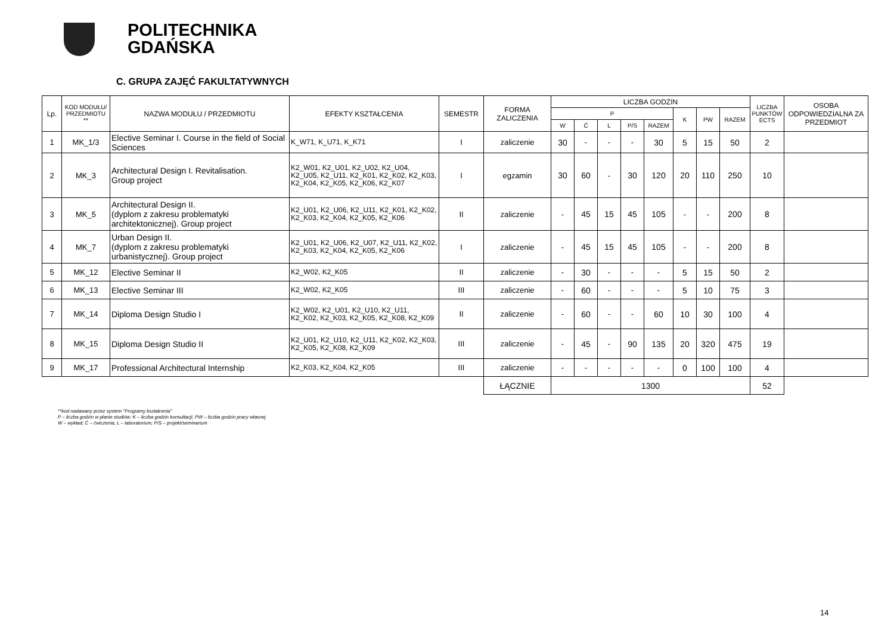POLITECHNIKA
GDAŃSKA
C. GRUPA ZAJĘĆ FAKULTATYWNYCH
| Lp. | KOD MODUŁU/ PRZEDMIOTU ** | NAZWA MODUŁU / PRZEDMIOTU | EFEKTY KSZTAŁCENIA | SEMESTR | FORMA ZALICZENIA | LICZBA GODZIN | | | | | | | | LICZBA PUNKTÓW ECTS | OSOBA ODPOWIEDZIALNA ZA PRZEDMIOT |
| --- | --- | --- | --- | --- | --- | --- | --- | --- | --- | --- | --- | --- | --- | --- | --- |
| | | | | | | P | | | | | K | PW | RAZEM | | |
| | | | | | | W | Ć | L | P/S | RAZEM | | | | | |
| 1 | MK_1/3 | Elective Seminar I. Course in the field of Social Sciences | K_W71, K_U71, K_K71 | I | zaliczenie | 30 | - | - | - | 30 | 5 | 15 | 50 | 2 | |
| 2 | MK_3 | Architectural Design I. Revitalisation. Group project | K2_W01, K2_U01, K2_U02, K2_U04, K2_U05, K2_U11, K2_K01, K2_K02, K2_K03, K2_K04, K2_K05, K2_K06, K2_K07 | I | egzamin | 30 | 60 | - | 30 | 120 | 20 | 110 | 250 | 10 | |
| 3 | MK_5 | Architectural Design II. (dyplom z zakresu problematyki architektonicznej). Group project | K2_U01, K2_U06, K2_U11, K2_K01, K2_K02, K2_K03, K2_K04, K2_K05, K2_K06 | II | zaliczenie | - | 45 | 15 | 45 | 105 | - | - | 200 | 8 | |
| 4 | MK_7 | Urban Design II. (dyplom z zakresu problematyki urbanistycznej). Group project | K2_U01, K2_U06, K2_U07, K2_U11, K2_K02, K2_K03, K2_K04, K2_K05, K2_K06 | I | zaliczenie | - | 45 | 15 | 45 | 105 | - | - | 200 | 8 | |
| 5 | MK_12 | Elective Seminar II | K2_W02, K2_K05 | II | zaliczenie | - | 30 | - | - | - | 5 | 15 | 50 | 2 | |
| 6 | MK_13 | Elective Seminar III | K2_W02, K2_K05 | III | zaliczenie | - | 60 | - | - | - | 5 | 10 | 75 | 3 | |
| 7 | MK_14 | Diploma Design Studio I | K2_W02, K2_U01, K2_U10, K2_U11, K2_K02, K2_K03, K2_K05, K2_K08, K2_K09 | II | zaliczenie | - | 60 | - | - | 60 | 10 | 30 | 100 | 4 | |
| 8 | MK_15 | Diploma Design Studio II | K2_U01, K2_U10, K2_U11, K2_K02, K2_K03, K2_K05, K2_K08, K2_K09 | III | zaliczenie | - | 45 | - | 90 | 135 | 20 | 320 | 475 | 19 | |
| 9 | MK_17 | Professional Architectural Internship | K2_K03, K2_K04, K2_K05 | III | zaliczenie | - | - | - | - | - | 0 | 100 | 100 | 4 | |
| | | | | | ŁĄCZNIE | 1300 | | | | | | | | 52 | |
**kod nadawany przez system "Programy kształcenia"
P – liczba godzin w planie studiów; K – liczba godzin konsultacji; PW – liczba godzin pracy własnej
W – wykład; Ć – ćwiczenia; L – laboratorium; P/S – projekt/seminarium
14